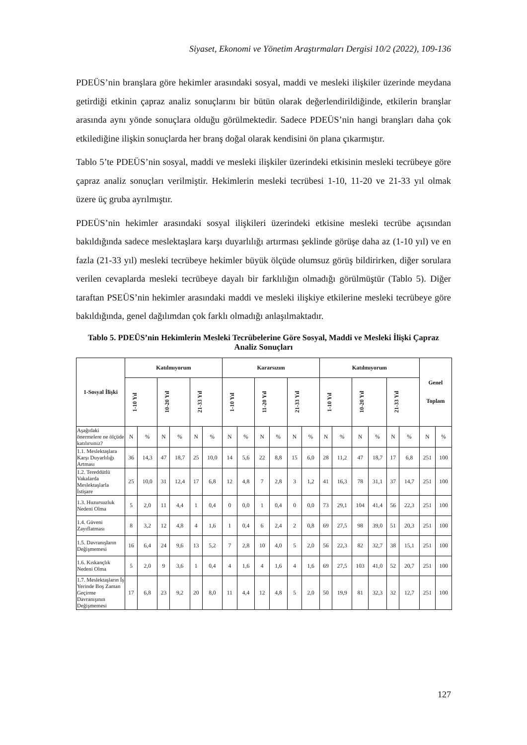Siyaset, Ekonomi ve Yönetim Araştırmaları Dergisi 10/2 (2022), 109-136
PDEÜS’nin branşlara göre hekimler arasındaki sosyal, maddi ve mesleki ilişkiler üzerinde meydana getirdiği etkinin çapraz analiz sonuçlarını bir bütün olarak değerlendirildiğinde, etkilerin branşlar arasında aynı yönde sonuçlara olduğu görülmektedir. Sadece PDEÜS’nin hangi branşları daha çok etkilediğine ilişkin sonuçlarda her branş doğal olarak kendisini ön plana çıkarmıştır.
Tablo 5’te PDEÜS’nin sosyal, maddi ve mesleki ilişkiler üzerindeki etkisinin mesleki tecrübeye göre çapraz analiz sonuçları verilmiştir. Hekimlerin mesleki tecrübesi 1-10, 11-20 ve 21-33 yıl olmak üzere üç gruba ayrılmıştır.
PDEÜS’nin hekimler arasındaki sosyal ilişkileri üzerindeki etkisine mesleki tecrübe açısından bakıldığında sadece meslektaşlara karşı duyarlılığı artırması şeklinde görüşe daha az (1-10 yıl) ve en fazla (21-33 yıl) mesleki tecrübeye hekimler büyük ölçüde olumsuz görüş bildirirken, diğer sorulara verilen cevaplarda mesleki tecrübeye dayalı bir farklılığın olmadığı görülmüştür (Tablo 5). Diğer taraftan PSEÜS’nin hekimler arasındaki maddi ve mesleki ilişkiye etkilerine mesleki tecrübeye göre bakıldığında, genel dağılımdan çok farklı olmadığı anlaşılmaktadır.
Tablo 5. PDEÜS’nin Hekimlerin Mesleki Tecrübelerine Göre Sosyal, Maddi ve Mesleki İlişki Çapraz Analiz Sonuçları
| 1-Sosyal İlişki | Katılmıyorum | | | | | | Kararsızım | | | | | | Katılmıyorum | | | | | | Genel Toplam | |
| --- | --- | --- | --- | --- | --- | --- | --- | --- | --- | --- | --- | --- | --- | --- | --- | --- | --- | --- | --- | --- |
| | 1-10 Yıl | | 10-20 Yıl | | 21-33 Yıl | | 1-10 Yıl | | 11-20 Yıl | | 21-33 Yıl | | 1-10 Yıl | | 10-20 Yıl | | 21-33 Yıl | | | |
| Aşağıdaki önermelere ne ölçüde katılırsınız? | N | % | N | % | N | % | N | % | N | % | N | % | N | % | N | % | N | % | N | % |
| 1.1. Meslektaşlara Karşı Duyarlılığı Artması | 36 | 14,3 | 47 | 18,7 | 25 | 10,0 | 14 | 5,6 | 22 | 8,8 | 15 | 6,0 | 28 | 11,2 | 47 | 18,7 | 17 | 6,8 | 251 | 100 |
| 1.2. Tereddütlü Vakalarda Meslektaşlarla İstişare | 25 | 10,0 | 31 | 12,4 | 17 | 6,8 | 12 | 4,8 | 7 | 2,8 | 3 | 1,2 | 41 | 16,3 | 78 | 31,1 | 37 | 14,7 | 251 | 100 |
| 1.3. Huzursuzluk Nedeni Olma | 5 | 2,0 | 11 | 4,4 | 1 | 0,4 | 0 | 0,0 | 1 | 0,4 | 0 | 0,0 | 73 | 29,1 | 104 | 41,4 | 56 | 22,3 | 251 | 100 |
| 1.4. Güveni Zayıflatması | 8 | 3,2 | 12 | 4,8 | 4 | 1,6 | 1 | 0,4 | 6 | 2,4 | 2 | 0,8 | 69 | 27,5 | 98 | 39,0 | 51 | 20,3 | 251 | 100 |
| 1.5. Davranışların Değişmemesi | 16 | 6,4 | 24 | 9,6 | 13 | 5,2 | 7 | 2,8 | 10 | 4,0 | 5 | 2,0 | 56 | 22,3 | 82 | 32,7 | 38 | 15,1 | 251 | 100 |
| 1.6. Kıskançlık Nedeni Olma | 5 | 2,0 | 9 | 3,6 | 1 | 0,4 | 4 | 1,6 | 4 | 1,6 | 4 | 1,6 | 69 | 27,5 | 103 | 41,0 | 52 | 20,7 | 251 | 100 |
| 1.7. Meslektaşların İş Yerinde Boş Zaman Geçirme Davranışının Değişmemesi | 17 | 6,8 | 23 | 9,2 | 20 | 8,0 | 11 | 4,4 | 12 | 4,8 | 5 | 2,0 | 50 | 19,9 | 81 | 32,3 | 32 | 12,7 | 251 | 100 |
127